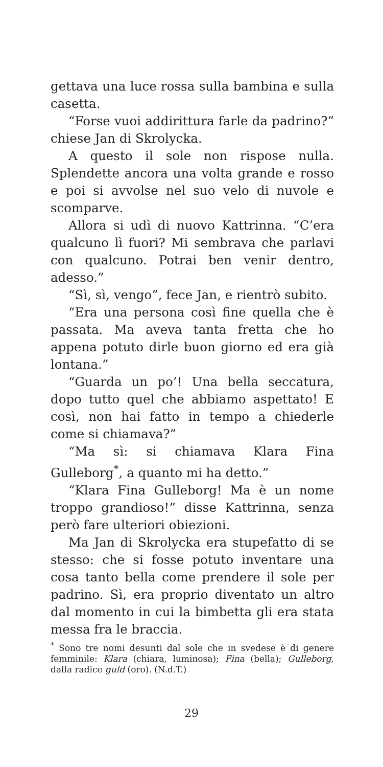gettava una luce rossa sulla bambina e sulla casetta.
“Forse vuoi addirittura farle da padrino?” chiese Jan di Skrolycka.
A questo il sole non rispose nulla. Splendette ancora una volta grande e rosso e poi si avvolse nel suo velo di nuvole e scomparve.
Allora si udì di nuovo Kattrinna. “C’era qualcuno lì fuori? Mi sembrava che parlavi con qualcuno. Potrai ben venir dentro, adesso.”
“Sì, sì, vengo”, fece Jan, e rientrò subito.
“Era una persona così fine quella che è passata. Ma aveva tanta fretta che ho appena potuto dirle buon giorno ed era già lontana.”
“Guarda un po’! Una bella seccatura, dopo tutto quel che abbiamo aspettato! E così, non hai fatto in tempo a chiederle come si chiamava?”
“Ma sì: si chiamava Klara Fina Gulleborg<sup>*</sup>, a quanto mi ha detto.”
“Klara Fina Gulleborg! Ma è un nome troppo grandioso!” disse Kattrinna, senza però fare ulteriori obiezioni.
Ma Jan di Skrolycka era stupefatto di se stesso: che si fosse potuto inventare una cosa tanto bella come prendere il sole per padrino. Sì, era proprio diventato un altro dal momento in cui la bimbetta gli era stata messa fra le braccia.
<sup>*</sup> Sono tre nomi desunti dal sole che in svedese è di genere femminile: Klara (chiara, luminosa); Fina (bella); Gulleborg, dalla radice guld (oro). (N.d.T.)
29